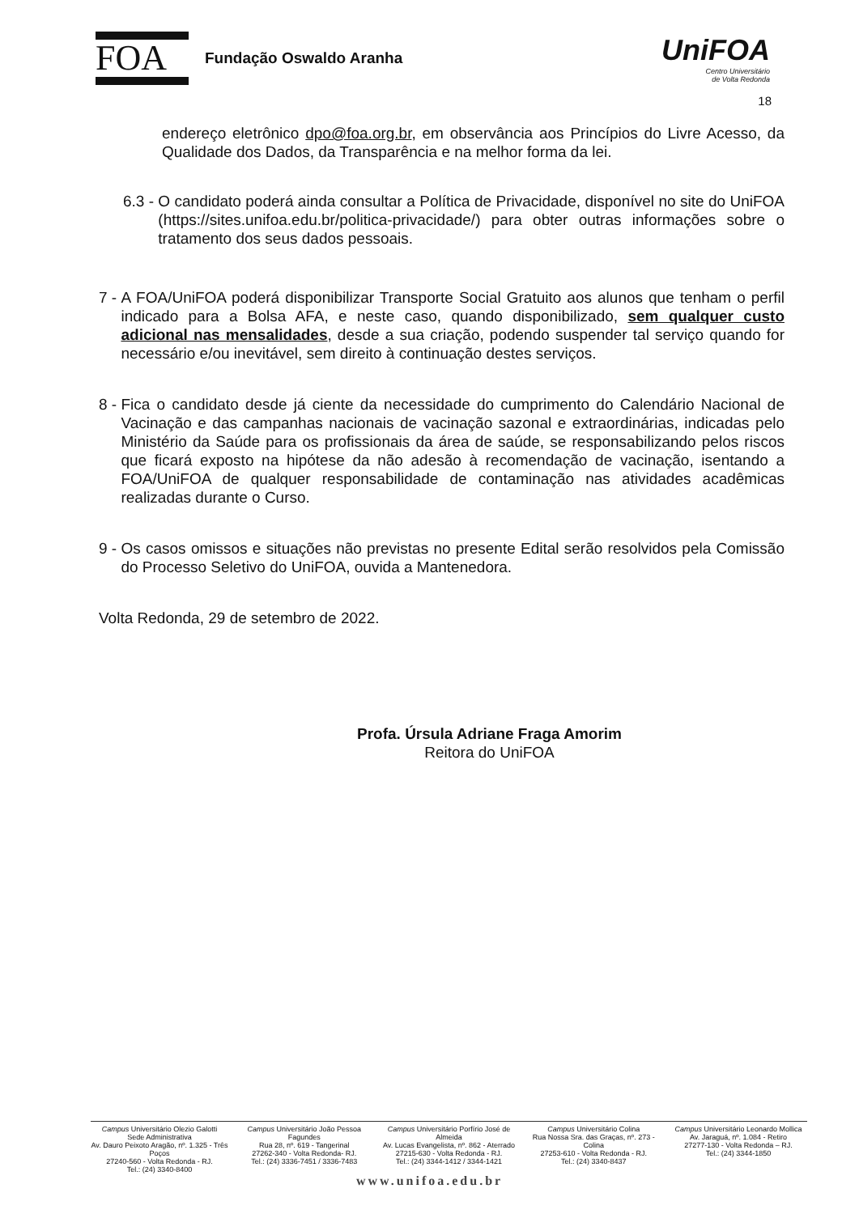FOA
Fundação Oswaldo Aranha
UniFOA
Centro Universitário
de Volta Redonda
18
endereço eletrônico dpo@foa.org.br, em observância aos Princípios do Livre Acesso, da Qualidade dos Dados, da Transparência e na melhor forma da lei.
6.3 -
O candidato poderá ainda consultar a Política de Privacidade, disponível no site do UniFOA (https://sites.unifoa.edu.br/politica-privacidade/) para obter outras informações sobre o tratamento dos seus dados pessoais.
7 -
A FOA/UniFOA poderá disponibilizar Transporte Social Gratuito aos alunos que tenham o perfil indicado para a Bolsa AFA, e neste caso, quando disponibilizado, sem qualquer custo adicional nas mensalidades, desde a sua criação, podendo suspender tal serviço quando for necessário e/ou inevitável, sem direito à continuação destes serviços.
8 -
Fica o candidato desde já ciente da necessidade do cumprimento do Calendário Nacional de Vacinação e das campanhas nacionais de vacinação sazonal e extraordinárias, indicadas pelo Ministério da Saúde para os profissionais da área de saúde, se responsabilizando pelos riscos que ficará exposto na hipótese da não adesão à recomendação de vacinação, isentando a FOA/UniFOA de qualquer responsabilidade de contaminação nas atividades acadêmicas realizadas durante o Curso.
9 -
Os casos omissos e situações não previstas no presente Edital serão resolvidos pela Comissão do Processo Seletivo do UniFOA, ouvida a Mantenedora.
Volta Redonda, 29 de setembro de 2022.
Profa. Úrsula Adriane Fraga Amorim
Reitora do UniFOA
Campus Universitário Olezio Galotti
Sede Administrativa
Av. Dauro Peixoto Aragão, nº. 1.325 - Três Poços
27240-560 - Volta Redonda - RJ.
Tel.: (24) 3340-8400
Campus Universitário João Pessoa Fagundes
Rua 28, nº. 619 - Tangerinal
27262-340 - Volta Redonda- RJ.
Tel.: (24) 3336-7451 / 3336-7483
Campus Universitário Porfírio José de Almeida
Av. Lucas Evangelista, nº. 862 - Aterrado
27215-630 - Volta Redonda - RJ.
Tel.: (24) 3344-1412 / 3344-1421
Campus Universitário Colina
Rua Nossa Sra. das Graças, nº. 273 - Colina
27253-610 - Volta Redonda - RJ.
Tel.: (24) 3340-8437
Campus Universitário Leonardo Mollica
Av. Jaraguá, nº. 1.084 - Retiro
27277-130 - Volta Redonda – RJ.
Tel.: (24) 3344-1850
www.unifoa.edu.br